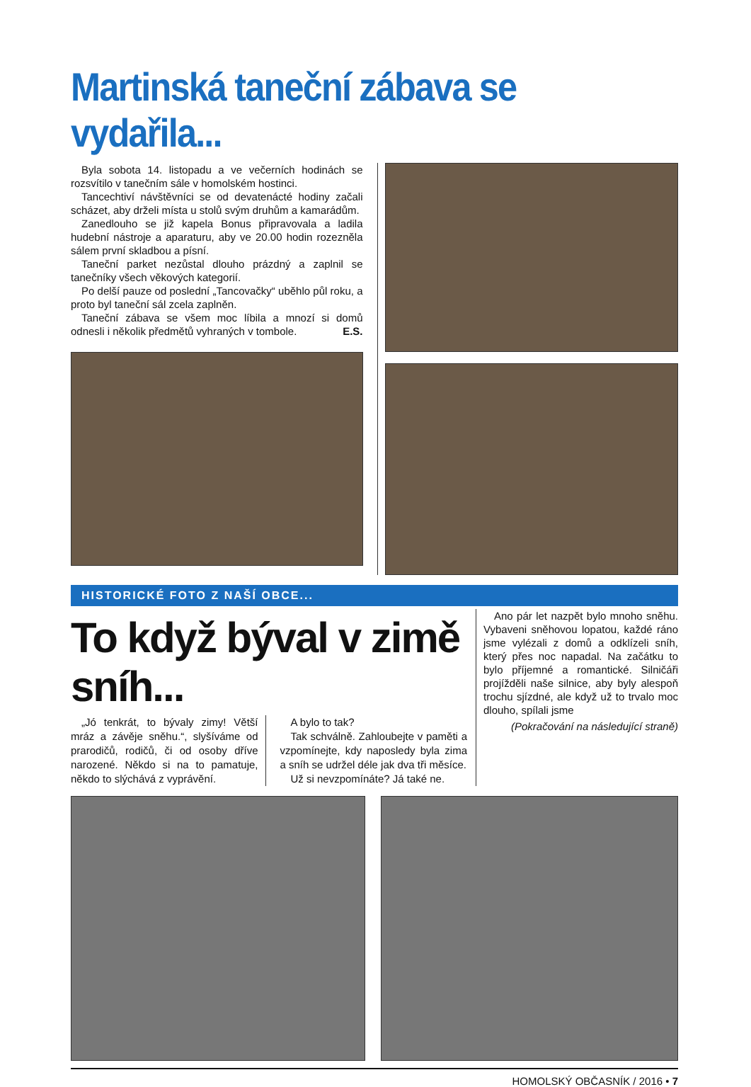Martinská taneční zábava se vydařila...
Byla sobota 14. listopadu a ve večerních hodinách se rozsvítilo v tanečním sále v homolském hostinci.
Tancechtiví návštěvníci se od devatenácté hodiny začali scházet, aby drželi místa u stolů svým druhům a kamarádům.
Zanedlouho se již kapela Bonus připravovala a ladila hudební nástroje a aparaturu, aby ve 20.00 hodin rozezněla sálem první skladbou a písní.
Taneční parket nezůstal dlouho prázdný a zaplnil se tanečníky všech věkových kategorií.
Po delší pauze od poslední „Tancovačky“ uběhlo půl roku, a proto byl taneční sál zcela zaplněn.
Taneční zábava se všem moc líbila a mnozí si domů odnesli i několik předmětů vyhraných v tombole. E.S.
HISTORICKÉ FOTO Z NAŠÍ OBCE...
To když býval v zimě sníh...
„Jó tenkrát, to bývaly zimy! Větší mráz a závěje sněhu.“, slyšíváme od prarodičů, rodičů, či od osoby dříve narozené. Někdo si na to pamatuje, někdo to slýchává z vyprávění.
A bylo to tak?
Tak schválně. Zahloubejte v paměti a vzpomínejte, kdy naposledy byla zima a sníh se udržel déle jak dva tři měsíce.
Už si nevzpomínáte? Já také ne.
Ano pár let nazpět bylo mnoho sněhu. Vybaveni sněhovou lopatou, každé ráno jsme vylézali z domů a odklízeli sníh, který přes noc napadal. Na začátku to bylo příjemné a romantické. Silničáři projížděli naše silnice, aby byly alespoň trochu sjízdné, ale když už to trvalo moc dlouho, spílali jsme
(Pokračování na následující straně)
HOMOLSKÝ OBČASNÍK / 2016 • 7